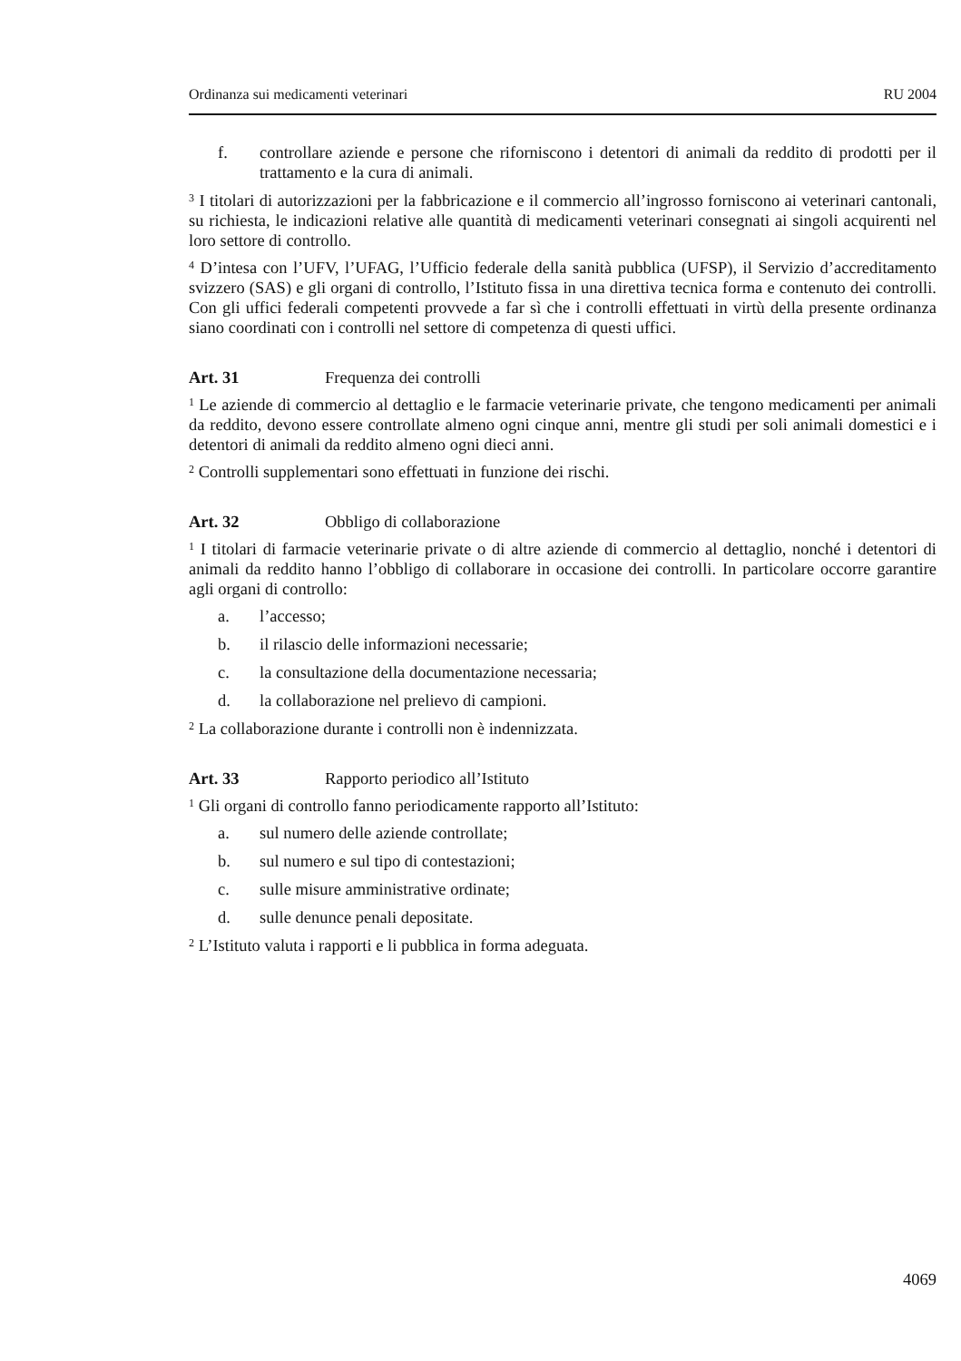Ordinanza sui medicamenti veterinari RU 2004
f. controllare aziende e persone che riforniscono i detentori di animali da reddito di prodotti per il trattamento e la cura di animali.
<sup>3</sup> I titolari di autorizzazioni per la fabbricazione e il commercio all’ingrosso forniscono ai veterinari cantonali, su richiesta, le indicazioni relative alle quantità di medicamenti veterinari consegnati ai singoli acquirenti nel loro settore di controllo.
<sup>4</sup> D’intesa con l’UFV, l’UFAG, l’Ufficio federale della sanità pubblica (UFSP), il Servizio d’accreditamento svizzero (SAS) e gli organi di controllo, l’Istituto fissa in una direttiva tecnica forma e contenuto dei controlli. Con gli uffici federali competenti provvede a far sì che i controlli effettuati in virtù della presente ordinanza siano coordinati con i controlli nel settore di competenza di questi uffici.
Art. 31 Frequenza dei controlli
<sup>1</sup> Le aziende di commercio al dettaglio e le farmacie veterinarie private, che tengono medicamenti per animali da reddito, devono essere controllate almeno ogni cinque anni, mentre gli studi per soli animali domestici e i detentori di animali da reddito almeno ogni dieci anni.
<sup>2</sup> Controlli supplementari sono effettuati in funzione dei rischi.
Art. 32 Obbligo di collaborazione
<sup>1</sup> I titolari di farmacie veterinarie private o di altre aziende di commercio al dettaglio, nonché i detentori di animali da reddito hanno l’obbligo di collaborare in occasione dei controlli. In particolare occorre garantire agli organi di controllo:
a. l’accesso;
b. il rilascio delle informazioni necessarie;
c. la consultazione della documentazione necessaria;
d. la collaborazione nel prelievo di campioni.
<sup>2</sup> La collaborazione durante i controlli non è indennizzata.
Art. 33 Rapporto periodico all’Istituto
<sup>1</sup> Gli organi di controllo fanno periodicamente rapporto all’Istituto:
a. sul numero delle aziende controllate;
b. sul numero e sul tipo di contestazioni;
c. sulle misure amministrative ordinate;
d. sulle denunce penali depositate.
<sup>2</sup> L’Istituto valuta i rapporti e li pubblica in forma adeguata.
4069